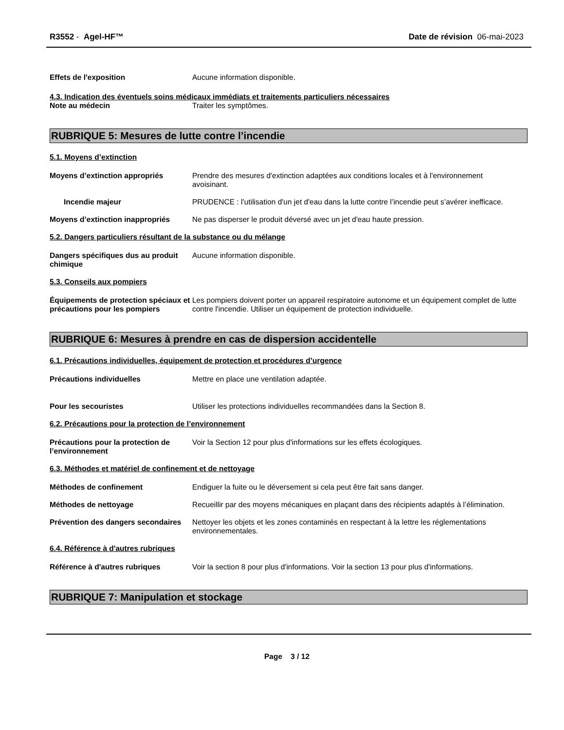R3552 - Agel-HF™ Date de révision 06-mai-2023
Effets de l'exposition Aucune information disponible.
4.3. Indication des éventuels soins médicaux immédiats et traitements particuliers nécessaires
Note au médecin Traiter les symptômes.
RUBRIQUE 5: Mesures de lutte contre l’incendie
5.1. Moyens d’extinction
Moyens d’extinction appropriés Prendre des mesures d'extinction adaptées aux conditions locales et à l'environnement avoisinant.
Incendie majeur PRUDENCE : l’utilisation d'un jet d'eau dans la lutte contre l’incendie peut s’avérer inefficace.
Moyens d’extinction inappropriés
Ne pas disperser le produit déversé avec un jet d'eau haute pression.
5.2. Dangers particuliers résultant de la substance ou du mélange
Dangers spécifiques dus au produit chimique
Aucune information disponible.
5.3. Conseils aux pompiers
Équipements de protection spéciaux et précautions pour les pompiers
Les pompiers doivent porter un appareil respiratoire autonome et un équipement complet de lutte contre l'incendie. Utiliser un équipement de protection individuelle.
RUBRIQUE 6: Mesures à prendre en cas de dispersion accidentelle
6.1. Précautions individuelles, équipement de protection et procédures d’urgence
Précautions individuelles Mettre en place une ventilation adaptée.
Pour les secouristes Utiliser les protections individuelles recommandées dans la Section 8.
6.2. Précautions pour la protection de l’environnement
Précautions pour la protection de l’environnement
Voir la Section 12 pour plus d'informations sur les effets écologiques.
6.3. Méthodes et matériel de confinement et de nettoyage
Méthodes de confinement Endiguer la fuite ou le déversement si cela peut être fait sans danger.
Méthodes de nettoyage Recueillir par des moyens mécaniques en plaçant dans des récipients adaptés à l’élimination.
Prévention des dangers secondaires
Nettoyer les objets et les zones contaminés en respectant à la lettre les réglementations environnementales.
6.4. Référence à d'autres rubriques
Référence à d'autres rubriques Voir la section 8 pour plus d'informations. Voir la section 13 pour plus d'informations.
RUBRIQUE 7: Manipulation et stockage
Page 3 / 12